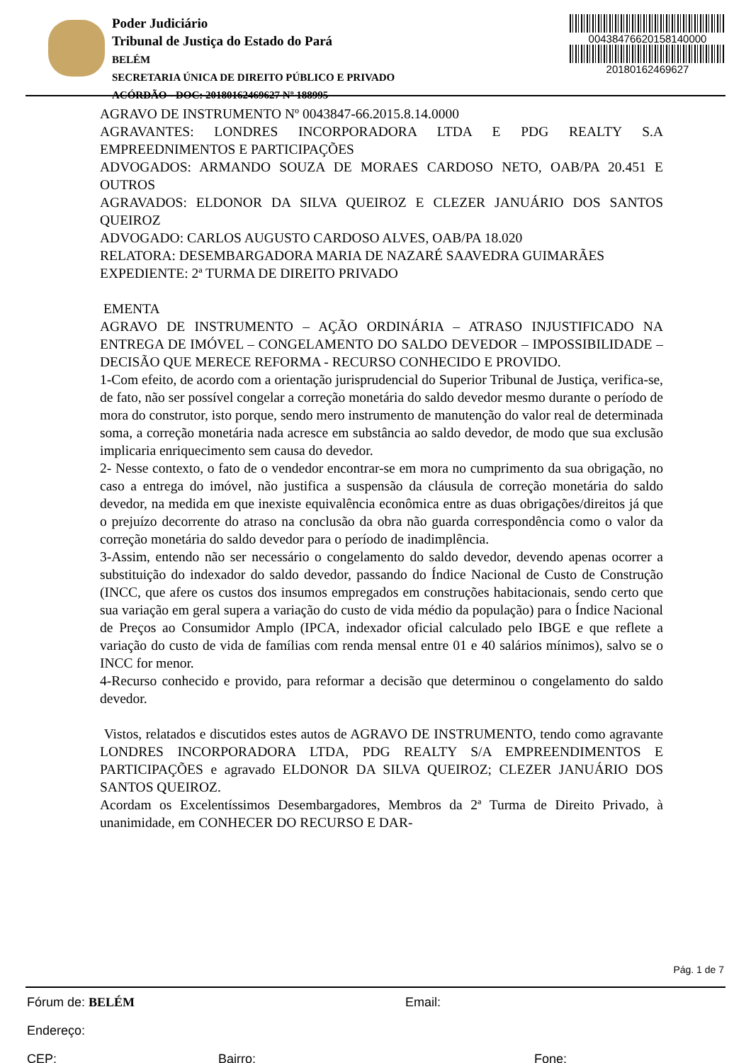Poder Judiciário
Tribunal de Justiça do Estado do Pará
BELÉM
SECRETARIA ÚNICA DE DIREITO PÚBLICO E PRIVADO
ACÓRDÃO - DOC: 20180162469627 Nº 188995
00438476620158140000
20180162469627
AGRAVO DE INSTRUMENTO Nº 0043847-66.2015.8.14.0000
AGRAVANTES: LONDRES INCORPORADORA LTDA E PDG REALTY S.A EMPREEDNIMENTOS E PARTICIPAÇÕES
ADVOGADOS: ARMANDO SOUZA DE MORAES CARDOSO NETO, OAB/PA 20.451 E OUTROS
AGRAVADOS: ELDONOR DA SILVA QUEIROZ E CLEZER JANUÁRIO DOS SANTOS QUEIROZ
ADVOGADO: CARLOS AUGUSTO CARDOSO ALVES, OAB/PA 18.020
RELATORA: DESEMBARGADORA MARIA DE NAZARÉ SAAVEDRA GUIMARÃES
EXPEDIENTE: 2ª TURMA DE DIREITO PRIVADO
EMENTA
AGRAVO DE INSTRUMENTO – AÇÃO ORDINÁRIA – ATRASO INJUSTIFICADO NA ENTREGA DE IMÓVEL – CONGELAMENTO DO SALDO DEVEDOR – IMPOSSIBILIDADE – DECISÃO QUE MERECE REFORMA - RECURSO CONHECIDO E PROVIDO.
1-Com efeito, de acordo com a orientação jurisprudencial do Superior Tribunal de Justiça, verifica-se, de fato, não ser possível congelar a correção monetária do saldo devedor mesmo durante o período de mora do construtor, isto porque, sendo mero instrumento de manutenção do valor real de determinada soma, a correção monetária nada acresce em substância ao saldo devedor, de modo que sua exclusão implicaria enriquecimento sem causa do devedor.
2- Nesse contexto, o fato de o vendedor encontrar-se em mora no cumprimento da sua obrigação, no caso a entrega do imóvel, não justifica a suspensão da cláusula de correção monetária do saldo devedor, na medida em que inexiste equivalência econômica entre as duas obrigações/direitos já que o prejuízo decorrente do atraso na conclusão da obra não guarda correspondência como o valor da correção monetária do saldo devedor para o período de inadimplência.
3-Assim, entendo não ser necessário o congelamento do saldo devedor, devendo apenas ocorrer a substituição do indexador do saldo devedor, passando do Índice Nacional de Custo de Construção (INCC, que afere os custos dos insumos empregados em construções habitacionais, sendo certo que sua variação em geral supera a variação do custo de vida médio da população) para o Índice Nacional de Preços ao Consumidor Amplo (IPCA, indexador oficial calculado pelo IBGE e que reflete a variação do custo de vida de famílias com renda mensal entre 01 e 40 salários mínimos), salvo se o INCC for menor.
4-Recurso conhecido e provido, para reformar a decisão que determinou o congelamento do saldo devedor.
Vistos, relatados e discutidos estes autos de AGRAVO DE INSTRUMENTO, tendo como agravante LONDRES INCORPORADORA LTDA, PDG REALTY S/A EMPREENDIMENTOS E PARTICIPAÇÕES e agravado ELDONOR DA SILVA QUEIROZ; CLEZER JANUÁRIO DOS SANTOS QUEIROZ.
Acordam os Excelentíssimos Desembargadores, Membros da 2ª Turma de Direito Privado, à unanimidade, em CONHECER DO RECURSO E DAR-
Pág. 1 de 7
Fórum de: BELÉM Email:
Endereço:
CEP: Bairro: Fone: